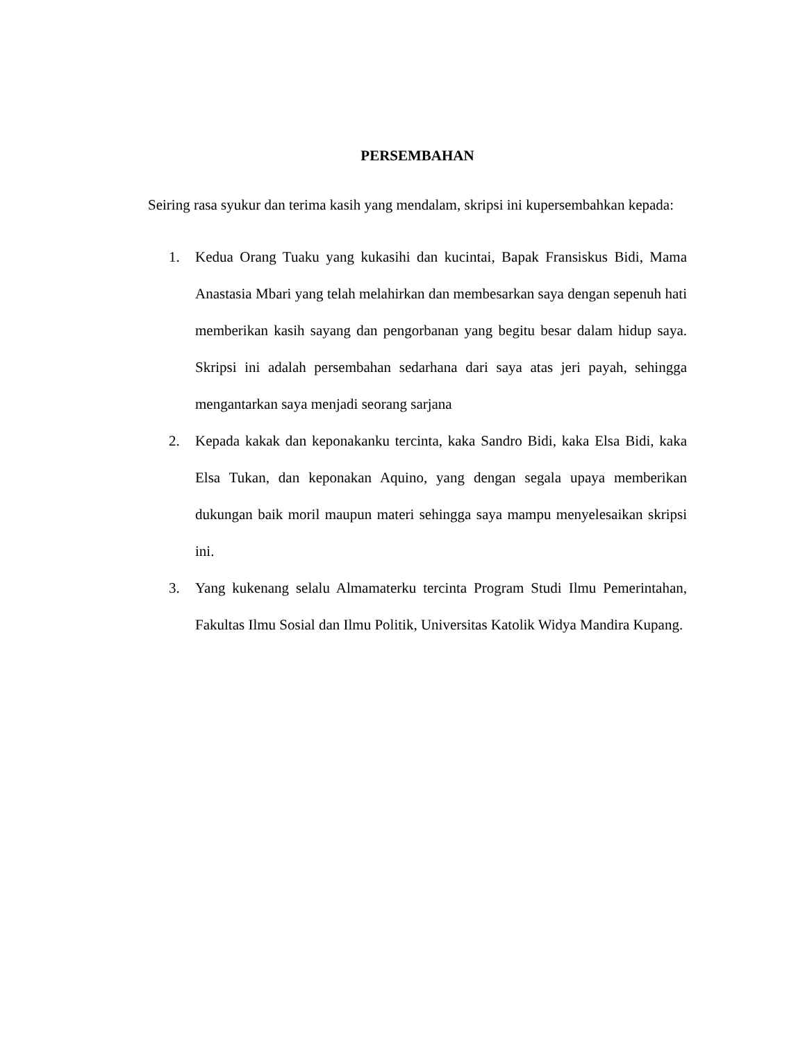PERSEMBAHAN
Seiring rasa syukur dan terima kasih yang mendalam, skripsi ini kupersembahkan kepada:
1. Kedua Orang Tuaku yang kukasihi dan kucintai, Bapak Fransiskus Bidi, Mama Anastasia Mbari yang telah melahirkan dan membesarkan saya dengan sepenuh hati memberikan kasih sayang dan pengorbanan yang begitu besar dalam hidup saya. Skripsi ini adalah persembahan sedarhana dari saya atas jeri payah, sehingga mengantarkan saya menjadi seorang sarjana
2. Kepada kakak dan keponakanku tercinta, kaka Sandro Bidi, kaka Elsa Bidi, kaka Elsa Tukan, dan keponakan Aquino, yang dengan segala upaya memberikan dukungan baik moril maupun materi sehingga saya mampu menyelesaikan skripsi ini.
3. Yang kukenang selalu Almamaterku tercinta Program Studi Ilmu Pemerintahan, Fakultas Ilmu Sosial dan Ilmu Politik, Universitas Katolik Widya Mandira Kupang.